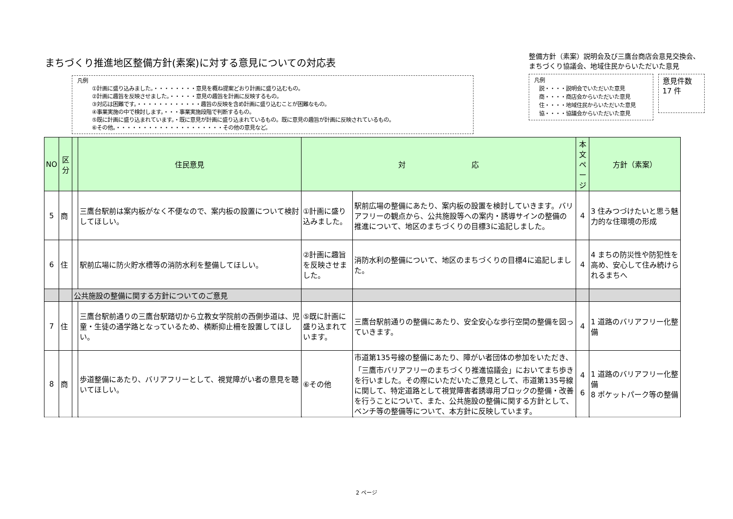まちづくり推進地区整備方針(素案)に対する意見についての対応表
凡例
①計画に盛り込みました。・・・・・・・・意見を概ね提案どおり計画に盛り込むもの。
②計画に趣旨を反映させました。・・・・・意見の趣旨を計画に反映するもの。
③対応は困難です。・・・・・・・・・・・・趣旨の反映を含め計画に盛り込むことが困難なもの。
④事業実施の中で検討します。・・・事業実施段階で判断するもの。
⑤既に計画に盛り込まれています。・既に意見が計画に盛り込まれているもの。既に意見の趣旨が計画に反映されているもの。
⑥その他。・・・・・・・・・・・・・・・・・・・・その他の意見など。
整備方針（素案）説明会及び三鷹台商店会意見交換会、まちづくり協議会、地域住民からいただいた意見
凡例
説・・・・説明会でいただいた意見
商・・・・商店会からいただいた意見
住・・・・地域住民からいただいた意見
協・・・・協議会からいただいた意見
意見件数
17 件
| NO | 区分 | | 住民意見 | 対 応 | | 本文ページ | 方針（素案） |
| --- | --- | --- | --- | --- | --- | --- | --- |
| 5 | 商 | | 三鷹台駅前は案内板がなく不便なので、案内板の設置について検討してほしい。 | ①計画に盛り込みました。 | 駅前広場の整備にあたり、案内板の設置を検討していきます。バリアフリーの観点から、公共施設等への案内・誘導サインの整備の推進について、地区のまちづくりの目標3に追記しました。 | 4 | 3 住みつづけたいと思う魅力的な住環境の形成 |
| 6 | 住 | | 駅前広場に防火貯水槽等の消防水利を整備してほしい。 | ②計画に趣旨を反映させました。 | 消防水利の整備について、地区のまちづくりの目標4に追記しました。 | 4 | 4 まちの防災性や防犯性を高め、安心して住み続けられるまちへ |
| | | 公共施設の整備に関する方針についてのご意見 | | | | | |
| 7 | 住 | | 三鷹台駅前通りの三鷹台駅踏切から立教女学院前の西側歩道は、児童・生徒の通学路となっているため、横断抑止柵を設置してほしい。 | ⑤既に計画に盛り込まれています。 | 三鷹台駅前通りの整備にあたり、安全安心な歩行空間の整備を図っていきます。 | 4 | 1 道路のバリアフリー化整備 |
| 8 | 商 | | 歩道整備にあたり、バリアフリーとして、視覚障がい者の意見を聴いてほしい。 | ⑥その他 | 市道第135号線の整備にあたり、障がい者団体の参加をいただき、「三鷹市バリアフリーのまちづくり推進協議会」においてまち歩きを行いました。その際にいただいたご意見として、市道第135号線に関して、特定道路として視覚障害者誘導用ブロックの整備・改善を行うことについて、また、公共施設の整備に関する方針として、ベンチ等の整備等について、本方針に反映しています。 | 4 6 | 1 道路のバリアフリー化整備 8 ポケットパーク等の整備 |
2 ページ